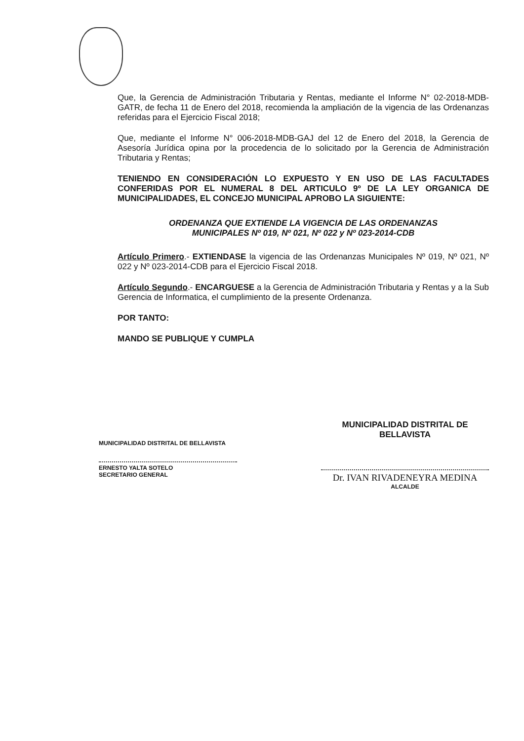Que, la Gerencia de Administración Tributaria y Rentas, mediante el Informe N° 02-2018-MDB-GATR, de fecha 11 de Enero del 2018, recomienda la ampliación de la vigencia de las Ordenanzas referidas para el Ejercicio Fiscal 2018;
Que, mediante el Informe N° 006-2018-MDB-GAJ del 12 de Enero del 2018, la Gerencia de Asesoría Jurídica opina por la procedencia de lo solicitado por la Gerencia de Administración Tributaria y Rentas;
TENIENDO EN CONSIDERACIÓN LO EXPUESTO Y EN USO DE LAS FACULTADES CONFERIDAS POR EL NUMERAL 8 DEL ARTICULO 9º DE LA LEY ORGANICA DE MUNICIPALIDADES, EL CONCEJO MUNICIPAL APROBO LA SIGUIENTE:
ORDENANZA QUE EXTIENDE LA VIGENCIA DE LAS ORDENANZAS
MUNICIPALES Nº 019, Nº 021, Nº 022 y Nº 023-2014-CDB
Artículo Primero.- EXTIENDASE la vigencia de las Ordenanzas Municipales Nº 019, Nº 021, Nº 022 y Nº 023-2014-CDB para el Ejercicio Fiscal 2018.
Artículo Segundo.- ENCARGUESE a la Gerencia de Administración Tributaria y Rentas y a la Sub Gerencia de Informatica, el cumplimiento de la presente Ordenanza.
POR TANTO:
MANDO SE PUBLIQUE Y CUMPLA
MUNICIPALIDAD DISTRITAL DE BELLAVISTA
ERNESTO YALTA SOTELO
SECRETARIO GENERAL
MUNICIPALIDAD DISTRITAL DE BELLAVISTA
Dr. IVAN RIVADENEYRA MEDINA
ALCALDE